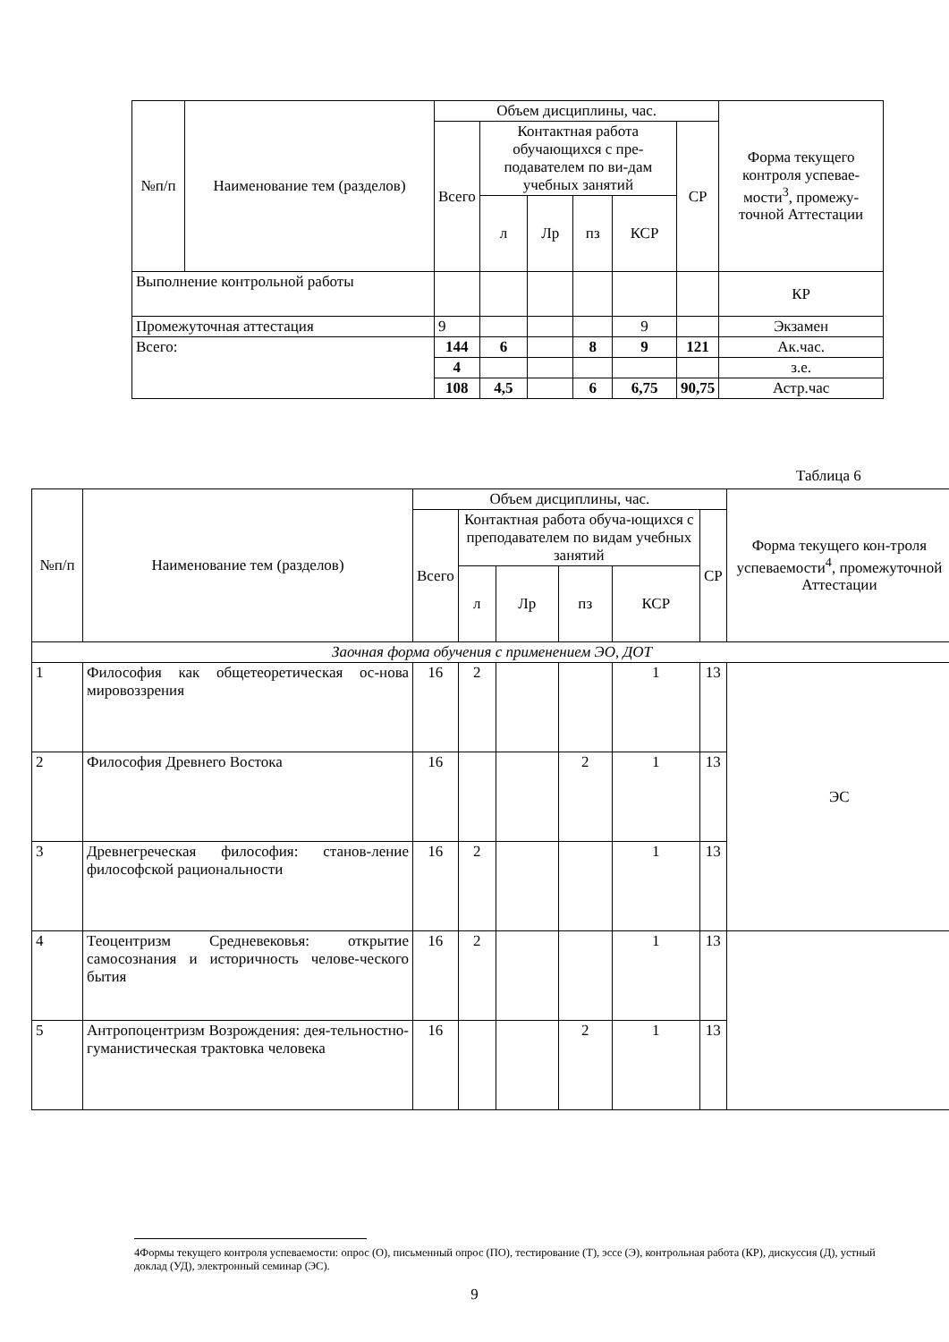| №п/п | Наименование тем (разделов) | Объем дисциплины, час. | | | | | | Форма текущего контроля успевае-мости<sup>3</sup>, промежу-точной Аттестации |
| --- | --- | --- | --- | --- | --- | --- | --- | --- |
| | | Всего | Контактная работа обучающихся с пре-подавателем по ви-дам учебных занятий | | | | СР | |
| | | | л | Лр | пз | КСР | | |
| Выполнение контрольной работы | | | | | | | | КР |
| Промежуточная аттестация | | 9 | | | | 9 | | Экзамен |
| Всего: | | 144 | 6 | | 8 | 9 | 121 | Ак.час. |
| | | 4 | | | | | | з.е. |
| | | 108 | 4,5 | | 6 | 6,75 | 90,75 | Астр.час |
Таблица 6
| №п/п | Наименование тем (разделов) | Объем дисциплины, час. | | | | | | Форма текущего кон-троля успеваемости<sup>4</sup>, промежуточной Аттестации |
| --- | --- | --- | --- | --- | --- | --- | --- | --- |
| | | Всего | Контактная работа обуча-ющихся с преподавателем по видам учебных занятий | | | | СР | |
| | | | л | Лр | пз | КСР | | |
| Заочная форма обучения с применением ЭО, ДОТ | | | | | | | | |
| 1 | Философия как общетеоретическая ос-нова мировоззрения | 16 | 2 | | | 1 | 13 | ЭС |
| 2 | Философия Древнего Востока | 16 | | | 2 | 1 | 13 | |
| 3 | Древнегреческая философия: станов-ление философской рациональности | 16 | 2 | | | 1 | 13 | |
| 4 | Теоцентризм Средневековья: открытие самосознания и историчность челове-ческого бытия | 16 | 2 | | | 1 | 13 | |
| 5 | Антропоцентризм Возрождения: дея-тельностно-гуманистическая трактовка человека | 16 | | | 2 | 1 | 13 | |
4Формы текущего контроля успеваемости: опрос (О), письменный опрос (ПО), тестирование (Т), эссе (Э), контрольная работа (КР), дискуссия (Д), устный доклад (УД), электронный семинар (ЭС).
9